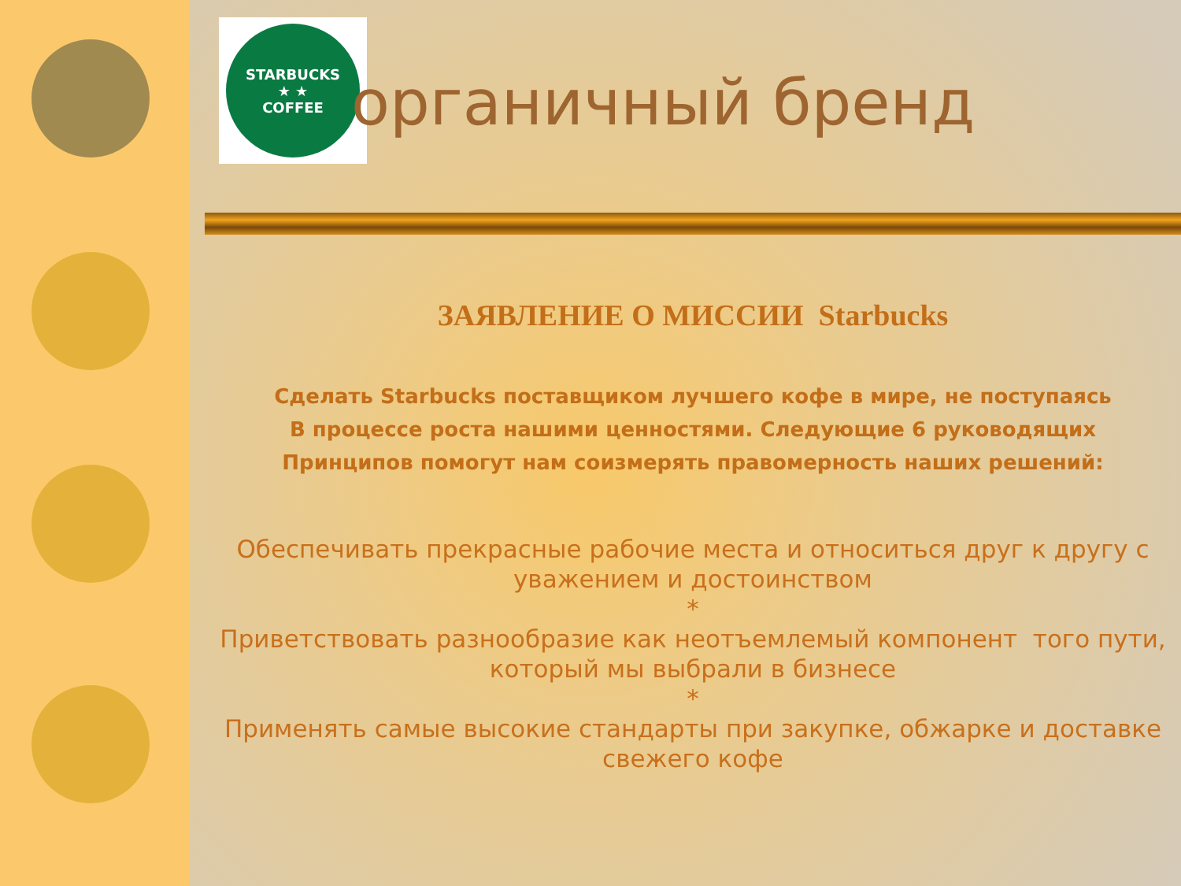STARBUCKS
★ ★
COFFEE
органичный бренд
ЗАЯВЛЕНИЕ О МИССИИ Starbucks
Сделать Starbucks поставщиком лучшего кофе в мире, не поступаясь
В процессе роста нашими ценностями. Следующие 6 руководящих
Принципов помогут нам соизмерять правомерность наших решений:
Обеспечивать прекрасные рабочие места и относиться друг к другу с уважением и достоинством
*
Приветствовать разнообразие как неотъемлемый компонент того пути, который мы выбрали в бизнесе
*
Применять самые высокие стандарты при закупке, обжарке и доставке свежего кофе